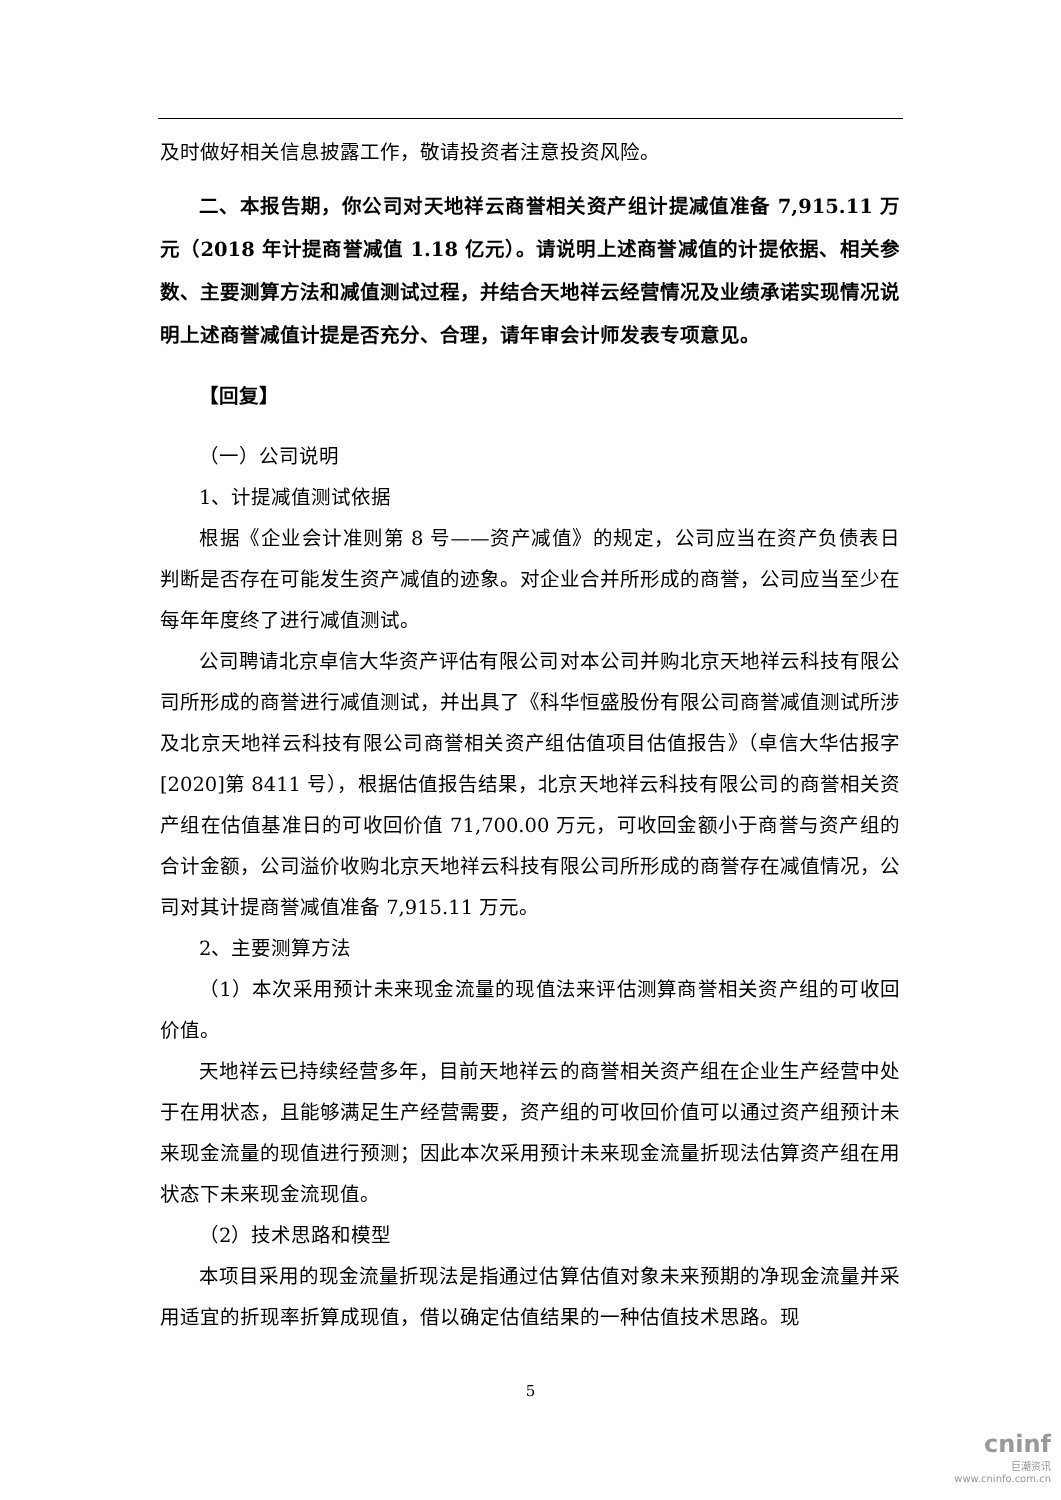及时做好相关信息披露工作，敬请投资者注意投资风险。
二、本报告期，你公司对天地祥云商誉相关资产组计提减值准备 7,915.11 万元（2018 年计提商誉减值 1.18 亿元）。请说明上述商誉减值的计提依据、相关参数、主要测算方法和减值测试过程，并结合天地祥云经营情况及业绩承诺实现情况说明上述商誉减值计提是否充分、合理，请年审会计师发表专项意见。
【回复】
（一）公司说明
1、计提减值测试依据
根据《企业会计准则第 8 号——资产减值》的规定，公司应当在资产负债表日判断是否存在可能发生资产减值的迹象。对企业合并所形成的商誉，公司应当至少在每年年度终了进行减值测试。
公司聘请北京卓信大华资产评估有限公司对本公司并购北京天地祥云科技有限公司所形成的商誉进行减值测试，并出具了《科华恒盛股份有限公司商誉减值测试所涉及北京天地祥云科技有限公司商誉相关资产组估值项目估值报告》（卓信大华估报字[2020]第 8411 号），根据估值报告结果，北京天地祥云科技有限公司的商誉相关资产组在估值基准日的可收回价值 71,700.00 万元，可收回金额小于商誉与资产组的合计金额，公司溢价收购北京天地祥云科技有限公司所形成的商誉存在减值情况，公司对其计提商誉减值准备 7,915.11 万元。
2、主要测算方法
（1）本次采用预计未来现金流量的现值法来评估测算商誉相关资产组的可收回价值。
天地祥云已持续经营多年，目前天地祥云的商誉相关资产组在企业生产经营中处于在用状态，且能够满足生产经营需要，资产组的可收回价值可以通过资产组预计未来现金流量的现值进行预测；因此本次采用预计未来现金流量折现法估算资产组在用状态下未来现金流现值。
（2）技术思路和模型
本项目采用的现金流量折现法是指通过估算估值对象未来预期的净现金流量并采用适宜的折现率折算成现值，借以确定估值结果的一种估值技术思路。现
5
cninf
巨潮资讯
www.cninfo.com.cn